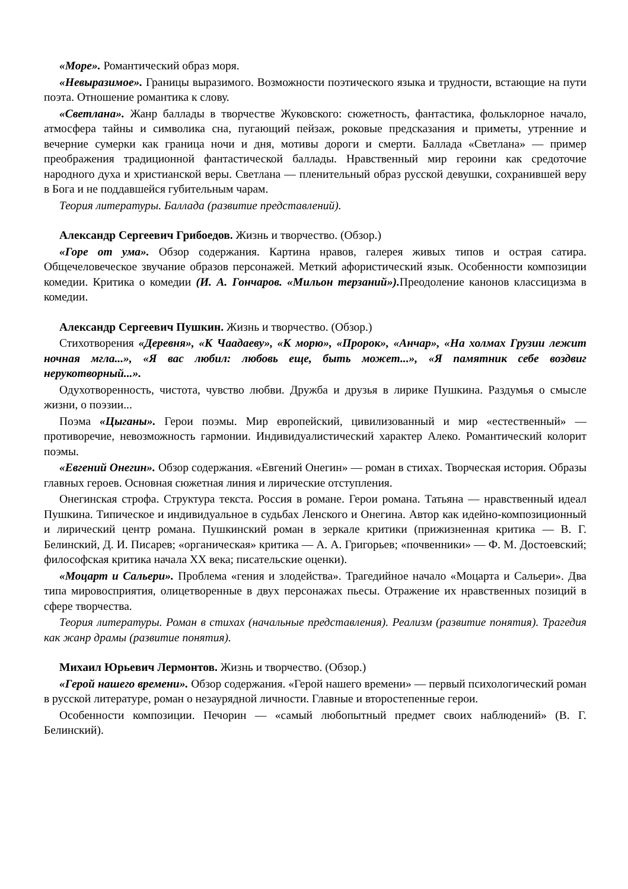«Море». Романтический образ моря.
«Невыразимое». Границы выразимого. Возможности поэтического языка и трудности, встающие на пути поэта. Отношение романтика к слову.
«Светлана». Жанр баллады в творчестве Жуковского: сюжетность, фантастика, фольклорное начало, атмосфера тайны и символика сна, пугающий пейзаж, роковые предсказания и приметы, утренние и вечерние сумерки как граница ночи и дня, мотивы дороги и смерти. Баллада «Светлана» — пример преображения традиционной фантастической баллады. Нравственный мир героини как средоточие народного духа и христианской веры. Светлана — пленительный образ русской девушки, сохранившей веру в Бога и не поддавшейся губительным чарам.
Теория литературы. Баллада (развитие представлений).
Александр Сергеевич Грибоедов. Жизнь и творчество. (Обзор.)
«Горе от ума». Обзор содержания. Картина нравов, галерея живых типов и острая сатира. Общечеловеческое звучание образов персонажей. Меткий афористический язык. Особенности композиции комедии. Критика о комедии (И. А. Гончаров. «Мильон терзаний»). Преодоление канонов классицизма в комедии.
Александр Сергеевич Пушкин. Жизнь и творчество. (Обзор.)
Стихотворения «Деревня», «К Чаадаеву», «К морю», «Пророк», «Анчар», «На холмах Грузии лежит ночная мгла...», «Я вас любил: любовь еще, быть может...», «Я памятник себе воздвиг нерукотворный...».
Одухотворенность, чистота, чувство любви. Дружба и друзья в лирике Пушкина. Раздумья о смысле жизни, о поэзии...
Поэма «Цыганы». Герои поэмы. Мир европейский, цивилизованный и мир «естественный» — противоречие, невозможность гармонии. Индивидуалистический характер Алеко. Романтический колорит поэмы.
«Евгений Онегин». Обзор содержания. «Евгений Онегин» — роман в стихах. Творческая история. Образы главных героев. Основная сюжетная линия и лирические отступления.
Онегинская строфа. Структура текста. Россия в романе. Герои романа. Татьяна — нравственный идеал Пушкина. Типическое и индивидуальное в судьбах Ленского и Онегина. Автор как идейно-композиционный и лирический центр романа. Пушкинский роман в зеркале критики (прижизненная критика — В. Г. Белинский, Д. И. Писарев; «органическая» критика — А. А. Григорьев; «почвенники» — Ф. М. Достоевский; философская критика начала XX века; писательские оценки).
«Моцарт и Сальери». Проблема «гения и злодейства». Трагедийное начало «Моцарта и Сальери». Два типа мировосприятия, олицетворенные в двух персонажах пьесы. Отражение их нравственных позиций в сфере творчества.
Теория литературы. Роман в стихах (начальные представления). Реализм (развитие понятия). Трагедия как жанр драмы (развитие понятия).
Михаил Юрьевич Лермонтов. Жизнь и творчество. (Обзор.)
«Герой нашего времени». Обзор содержания. «Герой нашего времени» — первый психологический роман в русской литературе, роман о незаурядной личности. Главные и второстепенные герои.
Особенности композиции. Печорин — «самый любопытный предмет своих наблюдений» (В. Г. Белинский).